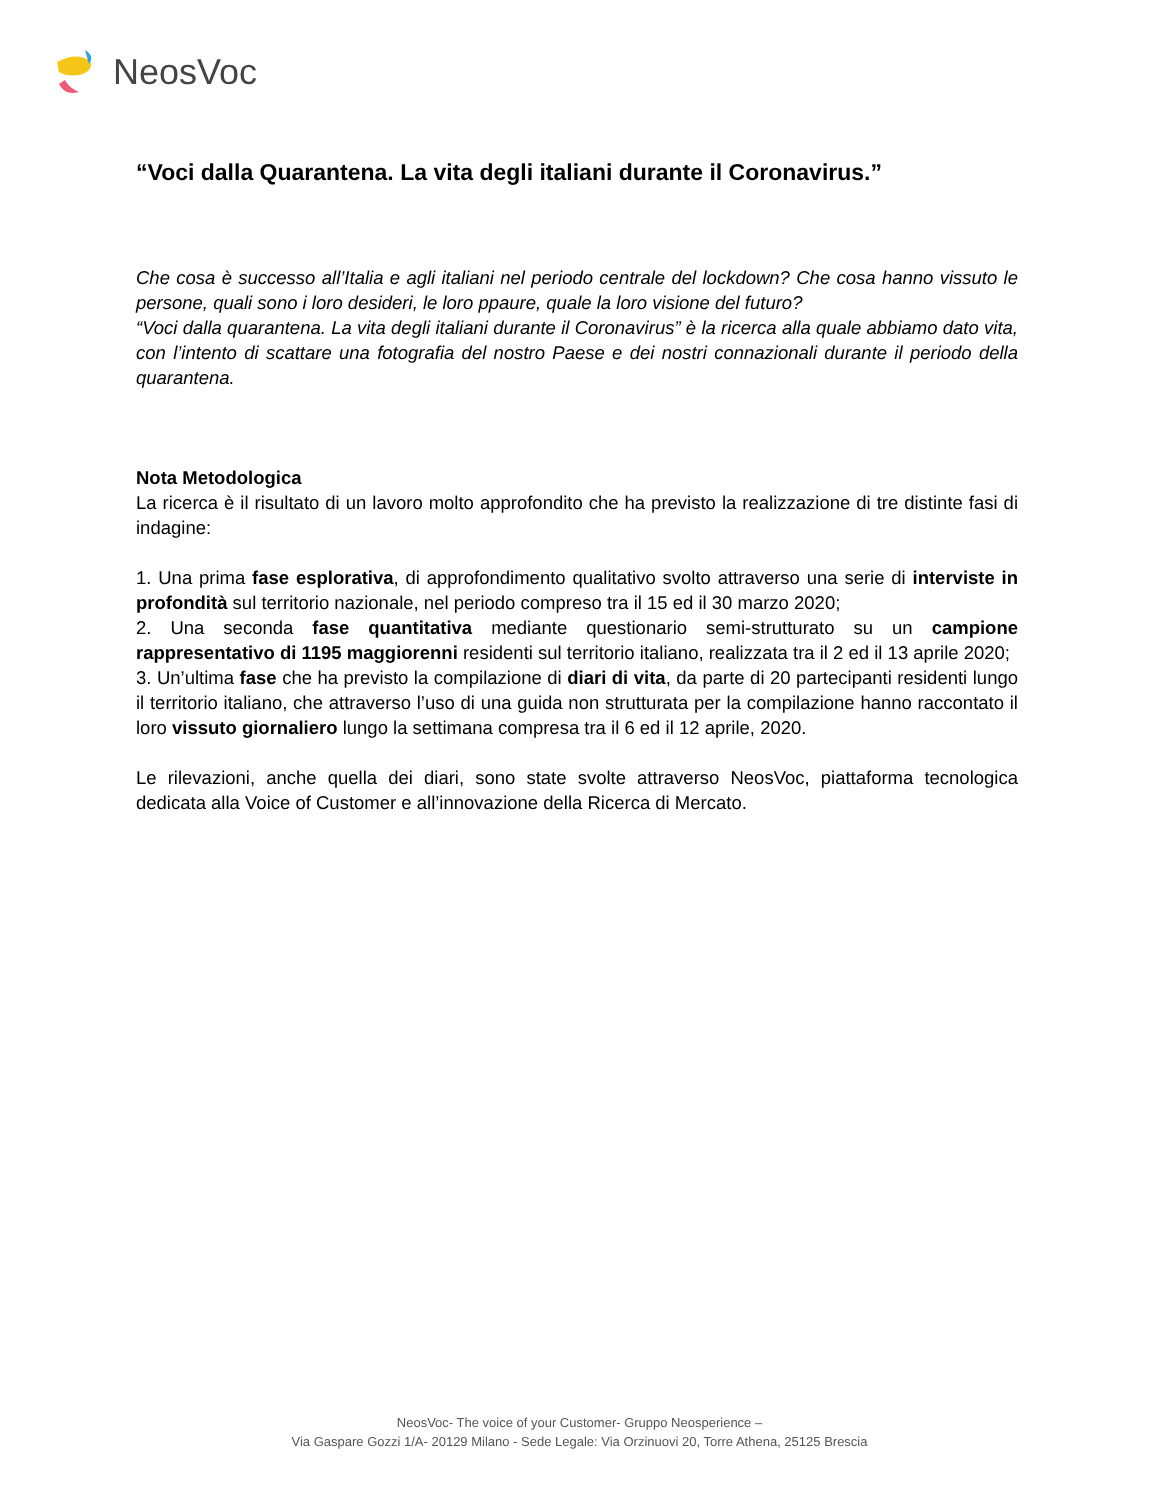NeosVoc
“Voci dalla Quarantena. La vita degli italiani durante il Coronavirus.”
Che cosa è successo all’Italia e agli italiani nel periodo centrale del lockdown? Che cosa hanno vissuto le persone, quali sono i loro desideri, le loro ppaure, quale la loro visione del futuro?
“Voci dalla quarantena. La vita degli italiani durante il Coronavirus” è la ricerca alla quale abbiamo dato vita, con l’intento di scattare una fotografia del nostro Paese e dei nostri connazionali durante il periodo della quarantena.
Nota Metodologica
La ricerca è il risultato di un lavoro molto approfondito che ha previsto la realizzazione di tre distinte fasi di indagine:
1. Una prima fase esplorativa, di approfondimento qualitativo svolto attraverso una serie di interviste in profondità sul territorio nazionale, nel periodo compreso tra il 15 ed il 30 marzo 2020;
2. Una seconda fase quantitativa mediante questionario semi-strutturato su un campione rappresentativo di 1195 maggiorenni residenti sul territorio italiano, realizzata tra il 2 ed il 13 aprile 2020;
3. Un’ultima fase che ha previsto la compilazione di diari di vita, da parte di 20 partecipanti residenti lungo il territorio italiano, che attraverso l’uso di una guida non strutturata per la compilazione hanno raccontato il loro vissuto giornaliero lungo la settimana compresa tra il 6 ed il 12 aprile, 2020.
Le rilevazioni, anche quella dei diari, sono state svolte attraverso NeosVoc, piattaforma tecnologica dedicata alla Voice of Customer e all’innovazione della Ricerca di Mercato.
NeosVoc- The voice of your Customer- Gruppo Neosperience –
Via Gaspare Gozzi 1/A- 20129 Milano - Sede Legale: Via Orzinuovi 20, Torre Athena, 25125 Brescia